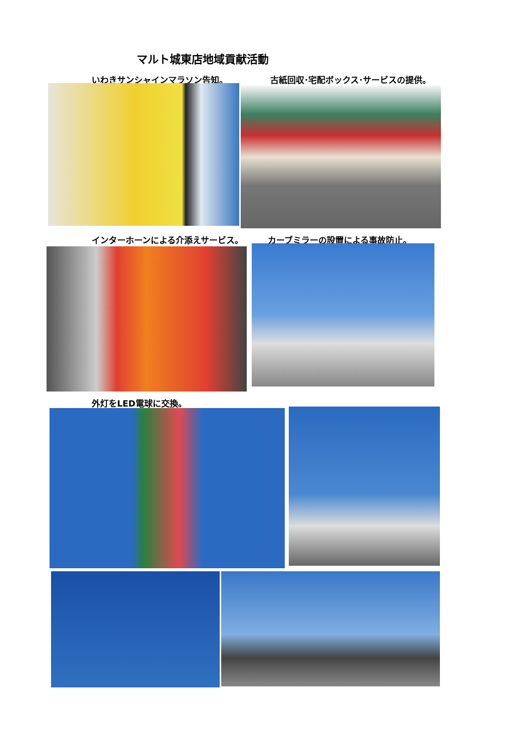マルト城東店地域貢献活動
いわきサンシャインマラソン告知。 古紙回収･宅配ボックス･サービスの提供。
インターホーンによる介添えサービス。 カーブミラーの設置による事故防止。
外灯をLED電球に交換。